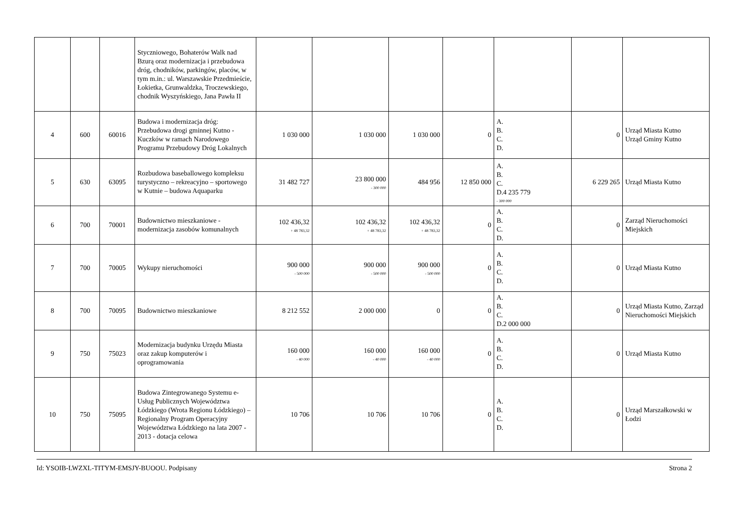| | | | Styczniowego, Bohaterów Walk nad Bzurą oraz modernizacja i przebudowa dróg, chodników, parkingów, placów, w tym m.in.: ul. Warszawskie Przedmieście, Łokietka, Grunwaldzka, Troczewskiego, chodnik Wyszyńskiego, Jana Pawła II | | | | | | | |
| 4 | 600 | 60016 | Budowa i modernizacja dróg: Przebudowa drogi gminnej Kutno - Kuczków w ramach Narodowego Programu Przebudowy Dróg Lokalnych | 1 030 000 | 1 030 000 | 1 030 000 | 0 | A. B. C. D. | 0 | Urząd Miasta Kutno Urząd Gminy Kutno |
| 5 | 630 | 63095 | Rozbudowa baseballowego kompleksu turystyczno – rekreacyjno – sportowego w Kutnie – budowa Aquaparku | 31 482 727 | 23 800 000 - 300 000 | 484 956 | 12 850 000 | A. B. C. D.4 235 779 - 300 000 | 6 229 265 | Urząd Miasta Kutno |
| 6 | 700 | 70001 | Budownictwo mieszkaniowe - modernizacja zasobów komunalnych | 102 436,32 + 48 783,32 | 102 436,32 + 48 783,32 | 102 436,32 + 48 783,32 | 0 | A. B. C. D. | 0 | Zarząd Nieruchomości Miejskich |
| 7 | 700 | 70005 | Wykupy nieruchomości | 900 000 - 500 000 | 900 000 - 500 000 | 900 000 - 500 000 | 0 | A. B. C. D. | 0 | Urząd Miasta Kutno |
| 8 | 700 | 70095 | Budownictwo mieszkaniowe | 8 212 552 | 2 000 000 | 0 | 0 | A. B. C. D.2 000 000 | 0 | Urząd Miasta Kutno, Zarząd Nieruchomości Miejskich |
| 9 | 750 | 75023 | Modernizacja budynku Urzędu Miasta oraz zakup komputerów i oprogramowania | 160 000 - 40 000 | 160 000 - 40 000 | 160 000 - 40 000 | 0 | A. B. C. D. | 0 | Urząd Miasta Kutno |
| 10 | 750 | 75095 | Budowa Zintegrowanego Systemu e-Usług Publicznych Województwa Łódzkiego (Wrota Regionu Łódzkiego) – Regionalny Program Operacyjny Województwa Łódzkiego na lata 2007 - 2013 - dotacja celowa | 10 706 | 10 706 | 10 706 | 0 | A. B. C. D. | 0 | Urząd Marszałkowski w Łodzi |
Id: YSOIB-LWZXL-TITYM-EMSJY-BUOOU. Podpisany Strona 2